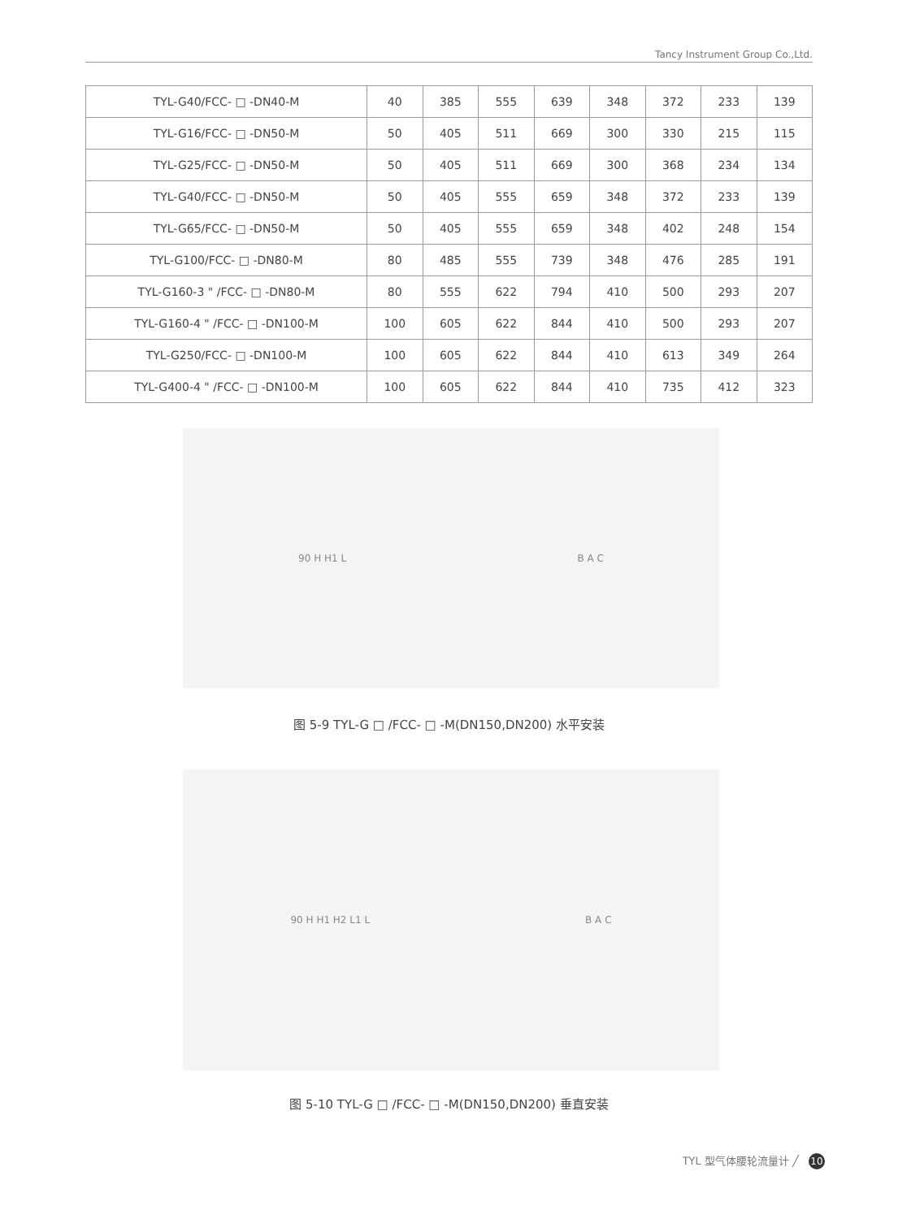Tancy Instrument Group Co.,Ltd.
| TYL-G40/FCC- □ -DN40-M | 40 | 385 | 555 | 639 | 348 | 372 | 233 | 139 |
| TYL-G16/FCC- □ -DN50-M | 50 | 405 | 511 | 669 | 300 | 330 | 215 | 115 |
| TYL-G25/FCC- □ -DN50-M | 50 | 405 | 511 | 669 | 300 | 368 | 234 | 134 |
| TYL-G40/FCC- □ -DN50-M | 50 | 405 | 555 | 659 | 348 | 372 | 233 | 139 |
| TYL-G65/FCC- □ -DN50-M | 50 | 405 | 555 | 659 | 348 | 402 | 248 | 154 |
| TYL-G100/FCC- □ -DN80-M | 80 | 485 | 555 | 739 | 348 | 476 | 285 | 191 |
| TYL-G160-3 " /FCC- □ -DN80-M | 80 | 555 | 622 | 794 | 410 | 500 | 293 | 207 |
| TYL-G160-4 " /FCC- □ -DN100-M | 100 | 605 | 622 | 844 | 410 | 500 | 293 | 207 |
| TYL-G250/FCC- □ -DN100-M | 100 | 605 | 622 | 844 | 410 | 613 | 349 | 264 |
| TYL-G400-4 " /FCC- □ -DN100-M | 100 | 605 | 622 | 844 | 410 | 735 | 412 | 323 |
90 H H1 L B A C
图 5-9 TYL-G □ /FCC- □ -M(DN150,DN200) 水平安装
90 H H1 H2 L1 L B A C
图 5-10 TYL-G □ /FCC- □ -M(DN150,DN200) 垂直安装
TYL 型气体腰轮流量计 ╱ 10